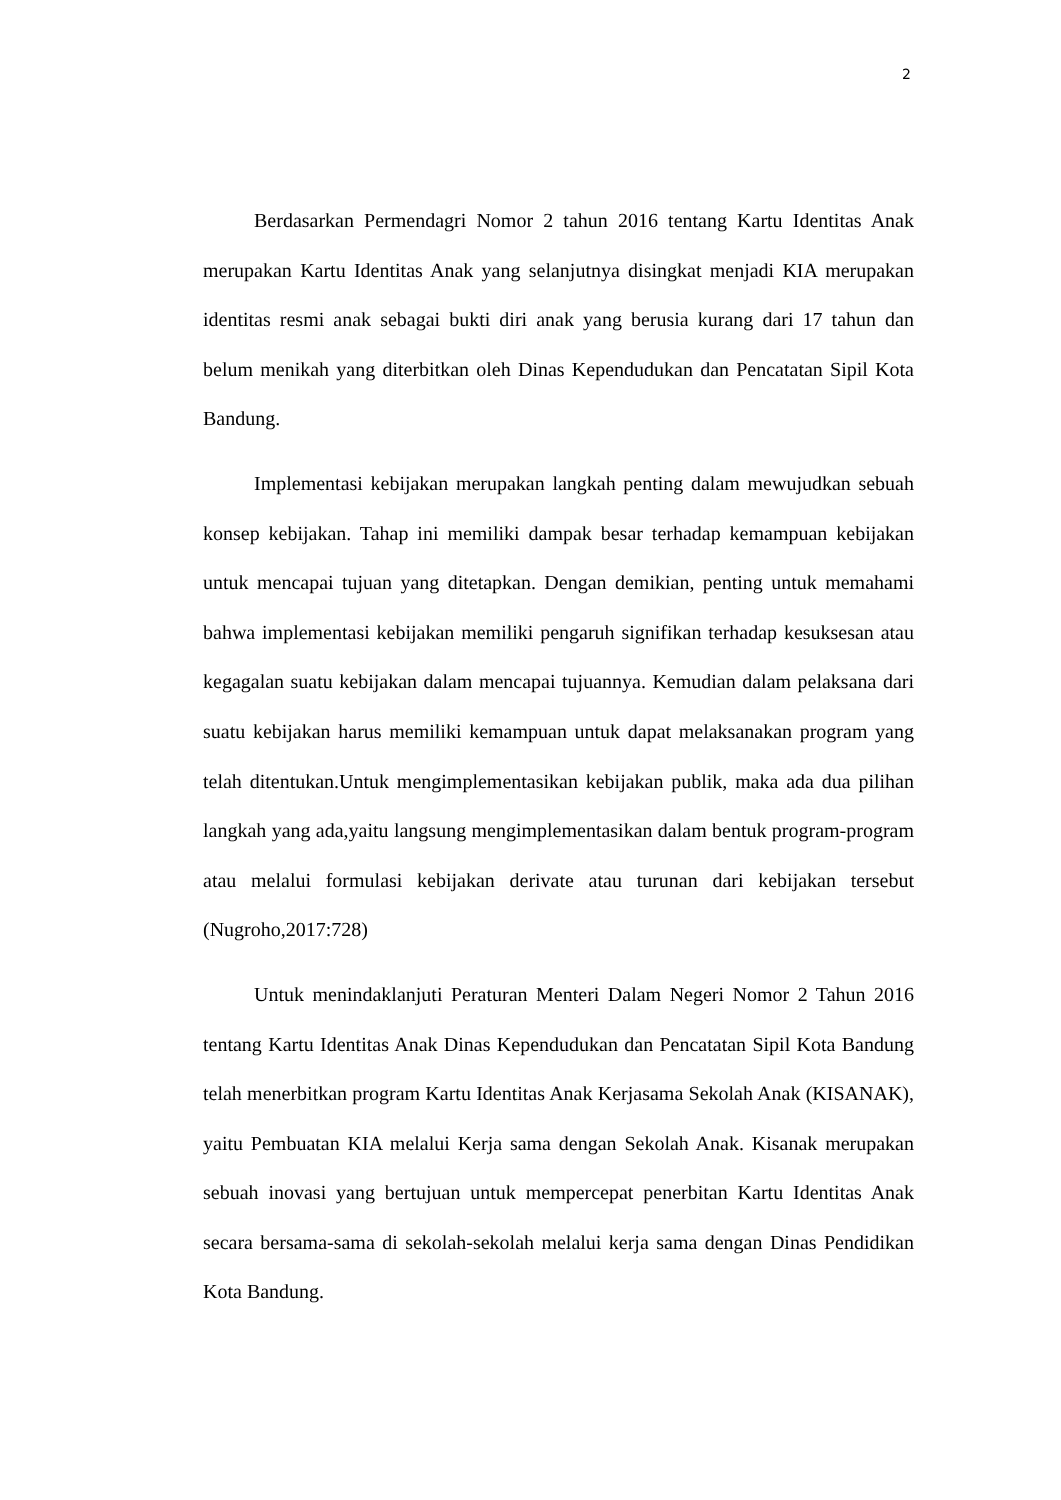2
Berdasarkan Permendagri Nomor 2 tahun 2016 tentang Kartu Identitas Anak merupakan Kartu Identitas Anak yang selanjutnya disingkat menjadi KIA merupakan identitas resmi anak sebagai bukti diri anak yang berusia kurang dari 17 tahun dan belum menikah yang diterbitkan oleh Dinas Kependudukan dan Pencatatan Sipil Kota Bandung.
Implementasi kebijakan merupakan langkah penting dalam mewujudkan sebuah konsep kebijakan. Tahap ini memiliki dampak besar terhadap kemampuan kebijakan untuk mencapai tujuan yang ditetapkan. Dengan demikian, penting untuk memahami bahwa implementasi kebijakan memiliki pengaruh signifikan terhadap kesuksesan atau kegagalan suatu kebijakan dalam mencapai tujuannya. Kemudian dalam pelaksana dari suatu kebijakan harus memiliki kemampuan untuk dapat melaksanakan program yang telah ditentukan.Untuk mengimplementasikan kebijakan publik, maka ada dua pilihan langkah yang ada,yaitu langsung mengimplementasikan dalam bentuk program-program atau melalui formulasi kebijakan derivate atau turunan dari kebijakan tersebut (Nugroho,2017:728)
Untuk menindaklanjuti Peraturan Menteri Dalam Negeri Nomor 2 Tahun 2016 tentang Kartu Identitas Anak Dinas Kependudukan dan Pencatatan Sipil Kota Bandung telah menerbitkan program Kartu Identitas Anak Kerjasama Sekolah Anak (KISANAK), yaitu Pembuatan KIA melalui Kerja sama dengan Sekolah Anak. Kisanak merupakan sebuah inovasi yang bertujuan untuk mempercepat penerbitan Kartu Identitas Anak secara bersama-sama di sekolah-sekolah melalui kerja sama dengan Dinas Pendidikan Kota Bandung.